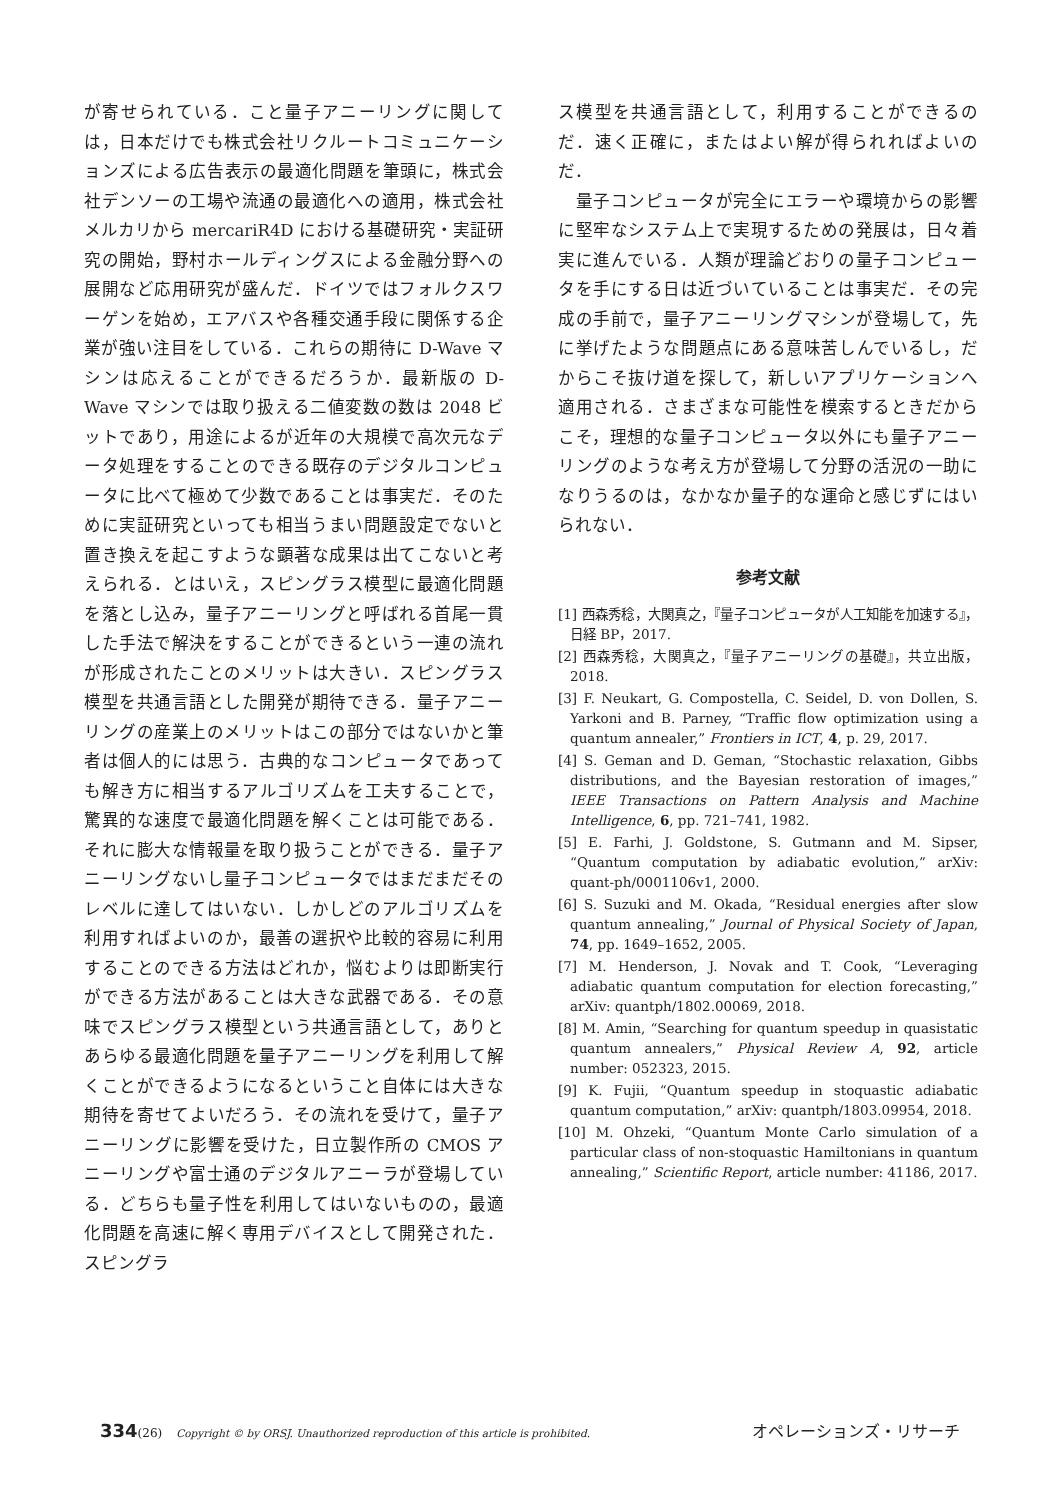が寄せられている．こと量子アニーリングに関しては，日本だけでも株式会社リクルートコミュニケーションズによる広告表示の最適化問題を筆頭に，株式会社デンソーの工場や流通の最適化への適用，株式会社メルカリから mercariR4D における基礎研究・実証研究の開始，野村ホールディングスによる金融分野への展開など応用研究が盛んだ．ドイツではフォルクスワーゲンを始め，エアバスや各種交通手段に関係する企業が強い注目をしている．これらの期待に D-Wave マシンは応えることができるだろうか．最新版の D-Wave マシンでは取り扱える二値変数の数は 2048 ビットであり，用途によるが近年の大規模で高次元なデータ処理をすることのできる既存のデジタルコンピュータに比べて極めて少数であることは事実だ．そのために実証研究といっても相当うまい問題設定でないと置き換えを起こすような顕著な成果は出てこないと考えられる．とはいえ，スピングラス模型に最適化問題を落とし込み，量子アニーリングと呼ばれる首尾一貫した手法で解決をすることができるという一連の流れが形成されたことのメリットは大きい．スピングラス模型を共通言語とした開発が期待できる．量子アニーリングの産業上のメリットはこの部分ではないかと筆者は個人的には思う．古典的なコンピュータであっても解き方に相当するアルゴリズムを工夫することで，驚異的な速度で最適化問題を解くことは可能である．それに膨大な情報量を取り扱うことができる．量子アニーリングないし量子コンピュータではまだまだそのレベルに達してはいない．しかしどのアルゴリズムを利用すればよいのか，最善の選択や比較的容易に利用することのできる方法はどれか，悩むよりは即断実行ができる方法があることは大きな武器である．その意味でスピングラス模型という共通言語として，ありとあらゆる最適化問題を量子アニーリングを利用して解くことができるようになるということ自体には大きな期待を寄せてよいだろう．その流れを受けて，量子アニーリングに影響を受けた，日立製作所の CMOS アニーリングや富士通のデジタルアニーラが登場している．どちらも量子性を利用してはいないものの，最適化問題を高速に解く専用デバイスとして開発された．スピングラ
ス模型を共通言語として，利用することができるのだ．速く正確に，またはよい解が得られればよいのだ．
　量子コンピュータが完全にエラーや環境からの影響に堅牢なシステム上で実現するための発展は，日々着実に進んでいる．人類が理論どおりの量子コンピュータを手にする日は近づいていることは事実だ．その完成の手前で，量子アニーリングマシンが登場して，先に挙げたような問題点にある意味苦しんでいるし，だからこそ抜け道を探して，新しいアプリケーションへ適用される．さまざまな可能性を模索するときだからこそ，理想的な量子コンピュータ以外にも量子アニーリングのような考え方が登場して分野の活況の一助になりうるのは，なかなか量子的な運命と感じずにはいられない．
参考文献
[1] 西森秀稔，大関真之，『量子コンピュータが人工知能を加速する』，日経 BP，2017.
[2] 西森秀稔，大関真之，『量子アニーリングの基礎』，共立出版，2018.
[3] F. Neukart, G. Compostella, C. Seidel, D. von Dollen, S. Yarkoni and B. Parney, “Traffic flow optimization using a quantum annealer,” Frontiers in ICT, 4, p. 29, 2017.
[4] S. Geman and D. Geman, “Stochastic relaxation, Gibbs distributions, and the Bayesian restoration of images,” IEEE Transactions on Pattern Analysis and Machine Intelligence, 6, pp. 721–741, 1982.
[5] E. Farhi, J. Goldstone, S. Gutmann and M. Sipser, “Quantum computation by adiabatic evolution,” arXiv: quant-ph/0001106v1, 2000.
[6] S. Suzuki and M. Okada, “Residual energies after slow quantum annealing,” Journal of Physical Society of Japan, 74, pp. 1649–1652, 2005.
[7] M. Henderson, J. Novak and T. Cook, “Leveraging adiabatic quantum computation for election forecasting,” arXiv: quantph/1802.00069, 2018.
[8] M. Amin, “Searching for quantum speedup in quasistatic quantum annealers,” Physical Review A, 92, article number: 052323, 2015.
[9] K. Fujii, “Quantum speedup in stoquastic adiabatic quantum computation,” arXiv: quantph/1803.09954, 2018.
[10] M. Ohzeki, “Quantum Monte Carlo simulation of a particular class of non-stoquastic Hamiltonians in quantum annealing,” Scientific Report, article number: 41186, 2017.
334 (26) Copyright © by ORSJ. Unauthorized reproduction of this article is prohibited. オペレーションズ・リサーチ